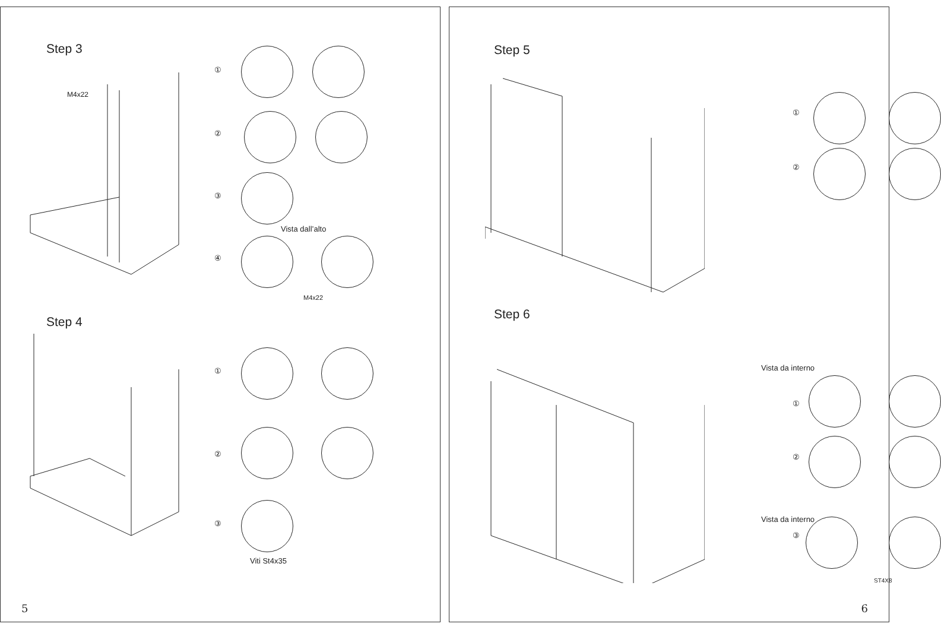Step 3
M4x22
①
②
③
Vista dall’alto
④
M4x22
Step 4
①
②
③
Viti St4x35
5
Step 5
①
②
Step 6
Vista da interno
①
②
Vista da interno
③
ST4X8
6